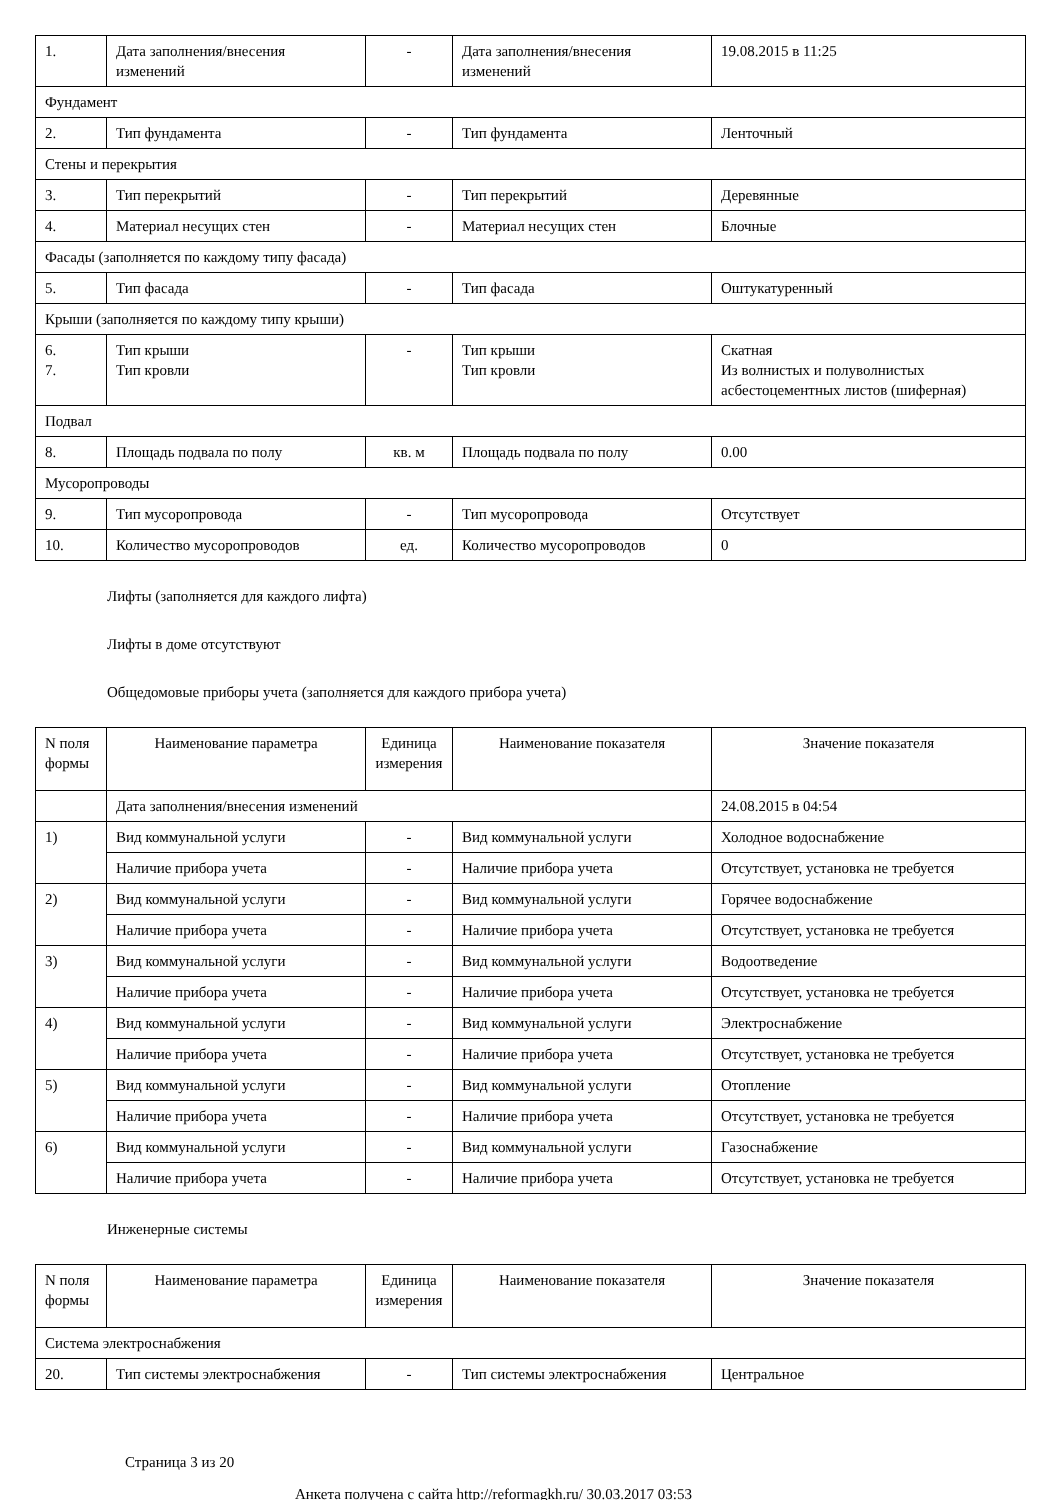| 1. | Дата заполнения/внесения изменений | - | Дата заполнения/внесения изменений | 19.08.2015 в 11:25 |
| Фундамент | | | | |
| 2. | Тип фундамента | - | Тип фундамента | Ленточный |
| Стены и перекрытия | | | | |
| 3. | Тип перекрытий | - | Тип перекрытий | Деревянные |
| 4. | Материал несущих стен | - | Материал несущих стен | Блочные |
| Фасады (заполняется по каждому типу фасада) | | | | |
| 5. | Тип фасада | - | Тип фасада | Оштукатуренный |
| Крыши (заполняется по каждому типу крыши) | | | | |
| 6. 7. | Тип крыши Тип кровли | - | Тип крыши Тип кровли | Скатная Из волнистых и полуволнистых асбестоцементных листов (шиферная) |
| Подвал | | | | |
| 8. | Площадь подвала по полу | кв. м | Площадь подвала по полу | 0.00 |
| Мусоропроводы | | | | |
| 9. | Тип мусоропровода | - | Тип мусоропровода | Отсутствует |
| 10. | Количество мусоропроводов | ед. | Количество мусоропроводов | 0 |
Лифты (заполняется для каждого лифта)
Лифты в доме отсутствуют
Общедомовые приборы учета (заполняется для каждого прибора учета)
| N поля формы | Наименование параметра | Единица измерения | Наименование показателя | Значение показателя |
| --- | --- | --- | --- | --- |
| | Дата заполнения/внесения изменений | | | 24.08.2015 в 04:54 |
| 1) | Вид коммунальной услуги | - | Вид коммунальной услуги | Холодное водоснабжение |
| | Наличие прибора учета | - | Наличие прибора учета | Отсутствует, установка не требуется |
| 2) | Вид коммунальной услуги | - | Вид коммунальной услуги | Горячее водоснабжение |
| | Наличие прибора учета | - | Наличие прибора учета | Отсутствует, установка не требуется |
| 3) | Вид коммунальной услуги | - | Вид коммунальной услуги | Водоотведение |
| | Наличие прибора учета | - | Наличие прибора учета | Отсутствует, установка не требуется |
| 4) | Вид коммунальной услуги | - | Вид коммунальной услуги | Электроснабжение |
| | Наличие прибора учета | - | Наличие прибора учета | Отсутствует, установка не требуется |
| 5) | Вид коммунальной услуги | - | Вид коммунальной услуги | Отопление |
| | Наличие прибора учета | - | Наличие прибора учета | Отсутствует, установка не требуется |
| 6) | Вид коммунальной услуги | - | Вид коммунальной услуги | Газоснабжение |
| | Наличие прибора учета | - | Наличие прибора учета | Отсутствует, установка не требуется |
Инженерные системы
| N поля формы | Наименование параметра | Единица измерения | Наименование показателя | Значение показателя |
| --- | --- | --- | --- | --- |
| Система электроснабжения | | | | |
| 20. | Тип системы электроснабжения | - | Тип системы электроснабжения | Центральное |
Страница 3 из 20
Анкета получена с сайта http://reformagkh.ru/ 30.03.2017 03:53